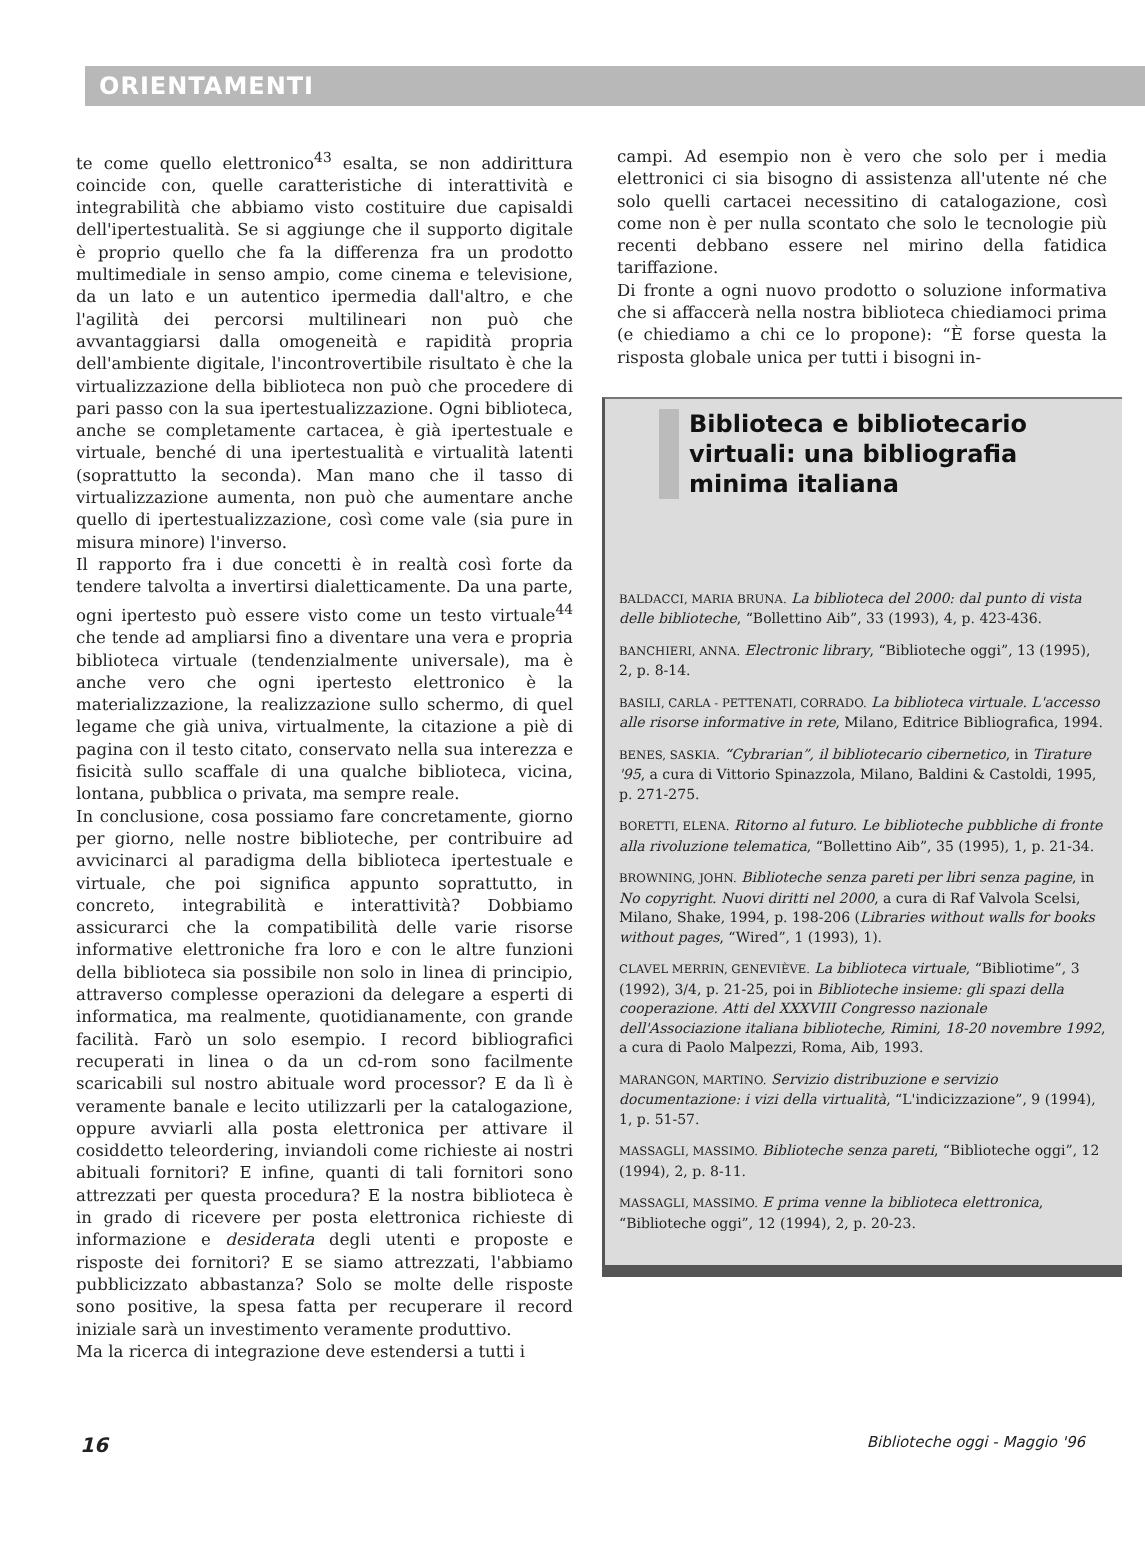ORIENTAMENTI
te come quello elettronico<sup>43</sup> esalta, se non addirittura coincide con, quelle caratteristiche di interattività e integrabilità che abbiamo visto costituire due capisaldi dell'ipertestualità. Se si aggiunge che il supporto digitale è proprio quello che fa la differenza fra un prodotto multimediale in senso ampio, come cinema e televisione, da un lato e un autentico ipermedia dall'altro, e che l'agilità dei percorsi multilineari non può che avvantaggiarsi dalla omogeneità e rapidità propria dell'ambiente digitale, l'incontrovertibile risultato è che la virtualizzazione della biblioteca non può che procedere di pari passo con la sua ipertestualizzazione. Ogni biblioteca, anche se completamente cartacea, è già ipertestuale e virtuale, benché di una ipertestualità e virtualità latenti (soprattutto la seconda). Man mano che il tasso di virtualizzazione aumenta, non può che aumentare anche quello di ipertestualizzazione, così come vale (sia pure in misura minore) l'inverso.
Il rapporto fra i due concetti è in realtà così forte da tendere talvolta a invertirsi dialetticamente. Da una parte, ogni ipertesto può essere visto come un testo virtuale<sup>44</sup> che tende ad ampliarsi fino a diventare una vera e propria biblioteca virtuale (tendenzialmente universale), ma è anche vero che ogni ipertesto elettronico è la materializzazione, la realizzazione sullo schermo, di quel legame che già univa, virtualmente, la citazione a piè di pagina con il testo citato, conservato nella sua interezza e fisicità sullo scaffale di una qualche biblioteca, vicina, lontana, pubblica o privata, ma sempre reale.
In conclusione, cosa possiamo fare concretamente, giorno per giorno, nelle nostre biblioteche, per contribuire ad avvicinarci al paradigma della biblioteca ipertestuale e virtuale, che poi significa appunto soprattutto, in concreto, integrabilità e interattività? Dobbiamo assicurarci che la compatibilità delle varie risorse informative elettroniche fra loro e con le altre funzioni della biblioteca sia possibile non solo in linea di principio, attraverso complesse operazioni da delegare a esperti di informatica, ma realmente, quotidianamente, con grande facilità. Farò un solo esempio. I record bibliografici recuperati in linea o da un cd-rom sono facilmente scaricabili sul nostro abituale word processor? E da lì è veramente banale e lecito utilizzarli per la catalogazione, oppure avviarli alla posta elettronica per attivare il cosiddetto teleordering, inviandoli come richieste ai nostri abituali fornitori? E infine, quanti di tali fornitori sono attrezzati per questa procedura? E la nostra biblioteca è in grado di ricevere per posta elettronica richieste di informazione e desiderata degli utenti e proposte e risposte dei fornitori? E se siamo attrezzati, l'abbiamo pubblicizzato abbastanza? Solo se molte delle risposte sono positive, la spesa fatta per recuperare il record iniziale sarà un investimento veramente produttivo.
Ma la ricerca di integrazione deve estendersi a tutti i
campi. Ad esempio non è vero che solo per i media elettronici ci sia bisogno di assistenza all'utente né che solo quelli cartacei necessitino di catalogazione, così come non è per nulla scontato che solo le tecnologie più recenti debbano essere nel mirino della fatidica tariffazione.
Di fronte a ogni nuovo prodotto o soluzione informativa che si affaccerà nella nostra biblioteca chiediamoci prima (e chiediamo a chi ce lo propone): “È forse questa la risposta globale unica per tutti i bisogni in-
Biblioteca e bibliotecario virtuali: una bibliografia minima italiana
BALDACCI, MARIA BRUNA. La biblioteca del 2000: dal punto di vista delle biblioteche, “Bollettino Aib”, 33 (1993), 4, p. 423-436.
BANCHIERI, ANNA. Electronic library, “Biblioteche oggi”, 13 (1995), 2, p. 8-14.
BASILI, CARLA - PETTENATI, CORRADO. La biblioteca virtuale. L'accesso alle risorse informative in rete, Milano, Editrice Bibliografica, 1994.
BENES, SASKIA. “Cybrarian”, il bibliotecario cibernetico, in Tirature '95, a cura di Vittorio Spinazzola, Milano, Baldini & Castoldi, 1995, p. 271-275.
BORETTI, ELENA. Ritorno al futuro. Le biblioteche pubbliche di fronte alla rivoluzione telematica, “Bollettino Aib”, 35 (1995), 1, p. 21-34.
BROWNING, JOHN. Biblioteche senza pareti per libri senza pagine, in No copyright. Nuovi diritti nel 2000, a cura di Raf Valvola Scelsi, Milano, Shake, 1994, p. 198-206 (Libraries without walls for books without pages, “Wired”, 1 (1993), 1).
CLAVEL MERRIN, GENEVIÈVE. La biblioteca virtuale, “Bibliotime”, 3 (1992), 3/4, p. 21-25, poi in Biblioteche insieme: gli spazi della cooperazione. Atti del XXXVIII Congresso nazionale dell'Associazione italiana biblioteche, Rimini, 18-20 novembre 1992, a cura di Paolo Malpezzi, Roma, Aib, 1993.
MARANGON, MARTINO. Servizio distribuzione e servizio documentazione: i vizi della virtualità, “L'indicizzazione”, 9 (1994), 1, p. 51-57.
MASSAGLI, MASSIMO. Biblioteche senza pareti, “Biblioteche oggi”, 12 (1994), 2, p. 8-11.
MASSAGLI, MASSIMO. E prima venne la biblioteca elettronica, “Biblioteche oggi”, 12 (1994), 2, p. 20-23.
16 Biblioteche oggi - Maggio '96